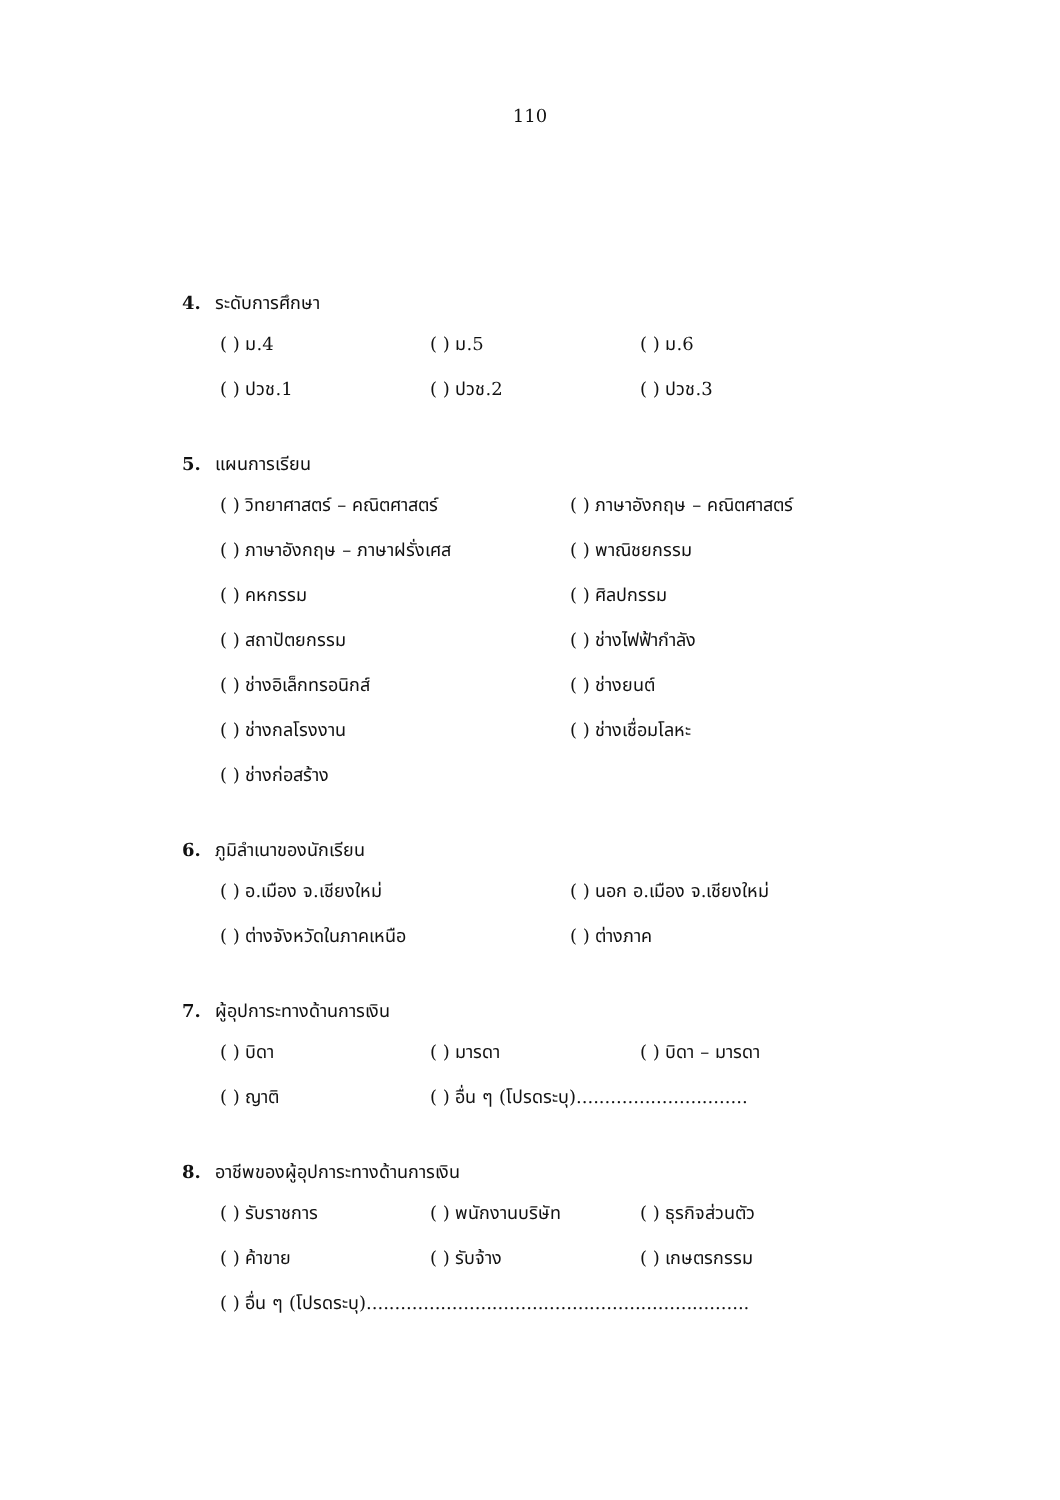110
4. ระดับการศึกษา
( ) ม.4 ( ) ม.5 ( ) ม.6
( ) ปวช.1 ( ) ปวช.2 ( ) ปวช.3
5. แผนการเรียน
( ) วิทยาศาสตร์ – คณิตศาสตร์ ( ) ภาษาอังกฤษ – คณิตศาสตร์
( ) ภาษาอังกฤษ – ภาษาฝรั่งเศส ( ) พาณิชยกรรม
( ) คหกรรม ( ) ศิลปกรรม
( ) สถาปัตยกรรม ( ) ช่างไฟฟ้ากำลัง
( ) ช่างอิเล็กทรอนิกส์ ( ) ช่างยนต์
( ) ช่างกลโรงงาน ( ) ช่างเชื่อมโลหะ
( ) ช่างก่อสร้าง
6. ภูมิลำเนาของนักเรียน
( ) อ.เมือง จ.เชียงใหม่ ( ) นอก อ.เมือง จ.เชียงใหม่
( ) ต่างจังหวัดในภาคเหนือ ( ) ต่างภาค
7. ผู้อุปการะทางด้านการเงิน
( ) บิดา ( ) มารดา ( ) บิดา – มารดา
( ) ญาติ ( ) อื่น ๆ (โปรดระบุ)..............................
8. อาชีพของผู้อุปการะทางด้านการเงิน
( ) รับราชการ ( ) พนักงานบริษัท ( ) ธุรกิจส่วนตัว
( ) ค้าขาย ( ) รับจ้าง ( ) เกษตรกรรม
( ) อื่น ๆ (โปรดระบุ)...................................................................